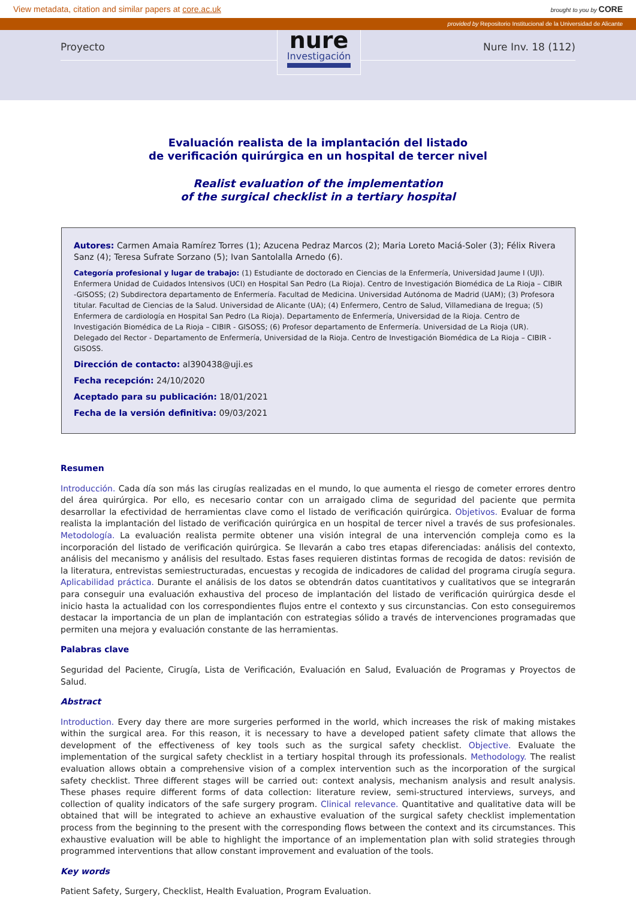View metadata, citation and similar papers at core.ac.uk brought to you by CORE
provided by Repositorio Institucional de la Universidad de Alicante
nure
Investigación
Proyecto Nure Inv. 18 (112)
Evaluación realista de la implantación del listado
de verificación quirúrgica en un hospital de tercer nivel
Realist evaluation of the implementation
of the surgical checklist in a tertiary hospital
Autores: Carmen Amaia Ramírez Torres (1); Azucena Pedraz Marcos (2); Maria Loreto Maciá-Soler (3); Félix Rivera Sanz (4); Teresa Sufrate Sorzano (5); Ivan Santolalla Arnedo (6).
Categoría profesional y lugar de trabajo: (1) Estudiante de doctorado en Ciencias de la Enfermería, Universidad Jaume I (UJI). Enfermera Unidad de Cuidados Intensivos (UCI) en Hospital San Pedro (La Rioja). Centro de Investigación Biomédica de La Rioja – CIBIR -GISOSS; (2) Subdirectora departamento de Enfermería. Facultad de Medicina. Universidad Autónoma de Madrid (UAM); (3) Profesora titular. Facultad de Ciencias de la Salud. Universidad de Alicante (UA); (4) Enfermero, Centro de Salud, Villamediana de Iregua; (5) Enfermera de cardiología en Hospital San Pedro (La Rioja). Departamento de Enfermería, Universidad de la Rioja. Centro de Investigación Biomédica de La Rioja – CIBIR - GISOSS; (6) Profesor departamento de Enfermería. Universidad de La Rioja (UR). Delegado del Rector - Departamento de Enfermería, Universidad de la Rioja. Centro de Investigación Biomédica de La Rioja – CIBIR - GISOSS.
Dirección de contacto: al390438@uji.es
Fecha recepción: 24/10/2020
Aceptado para su publicación: 18/01/2021
Fecha de la versión definitiva: 09/03/2021
Resumen
Introducción. Cada día son más las cirugías realizadas en el mundo, lo que aumenta el riesgo de cometer errores dentro del área quirúrgica. Por ello, es necesario contar con un arraigado clima de seguridad del paciente que permita desarrollar la efectividad de herramientas clave como el listado de verificación quirúrgica. Objetivos. Evaluar de forma realista la implantación del listado de verificación quirúrgica en un hospital de tercer nivel a través de sus profesionales. Metodología. La evaluación realista permite obtener una visión integral de una intervención compleja como es la incorporación del listado de verificación quirúrgica. Se llevarán a cabo tres etapas diferenciadas: análisis del contexto, análisis del mecanismo y análisis del resultado. Estas fases requieren distintas formas de recogida de datos: revisión de la literatura, entrevistas semiestructuradas, encuestas y recogida de indicadores de calidad del programa cirugía segura. Aplicabilidad práctica. Durante el análisis de los datos se obtendrán datos cuantitativos y cualitativos que se integrarán para conseguir una evaluación exhaustiva del proceso de implantación del listado de verificación quirúrgica desde el inicio hasta la actualidad con los correspondientes flujos entre el contexto y sus circunstancias. Con esto conseguiremos destacar la importancia de un plan de implantación con estrategias sólido a través de intervenciones programadas que permiten una mejora y evaluación constante de las herramientas.
Palabras clave
Seguridad del Paciente, Cirugía, Lista de Verificación, Evaluación en Salud, Evaluación de Programas y Proyectos de Salud.
Abstract
Introduction. Every day there are more surgeries performed in the world, which increases the risk of making mistakes within the surgical area. For this reason, it is necessary to have a developed patient safety climate that allows the development of the effectiveness of key tools such as the surgical safety checklist. Objective. Evaluate the implementation of the surgical safety checklist in a tertiary hospital through its professionals. Methodology. The realist evaluation allows obtain a comprehensive vision of a complex intervention such as the incorporation of the surgical safety checklist. Three different stages will be carried out: context analysis, mechanism analysis and result analysis. These phases require different forms of data collection: literature review, semi-structured interviews, surveys, and collection of quality indicators of the safe surgery program. Clinical relevance. Quantitative and qualitative data will be obtained that will be integrated to achieve an exhaustive evaluation of the surgical safety checklist implementation process from the beginning to the present with the corresponding flows between the context and its circumstances. This exhaustive evaluation will be able to highlight the importance of an implementation plan with solid strategies through programmed interventions that allow constant improvement and evaluation of the tools.
Key words
Patient Safety, Surgery, Checklist, Health Evaluation, Program Evaluation.